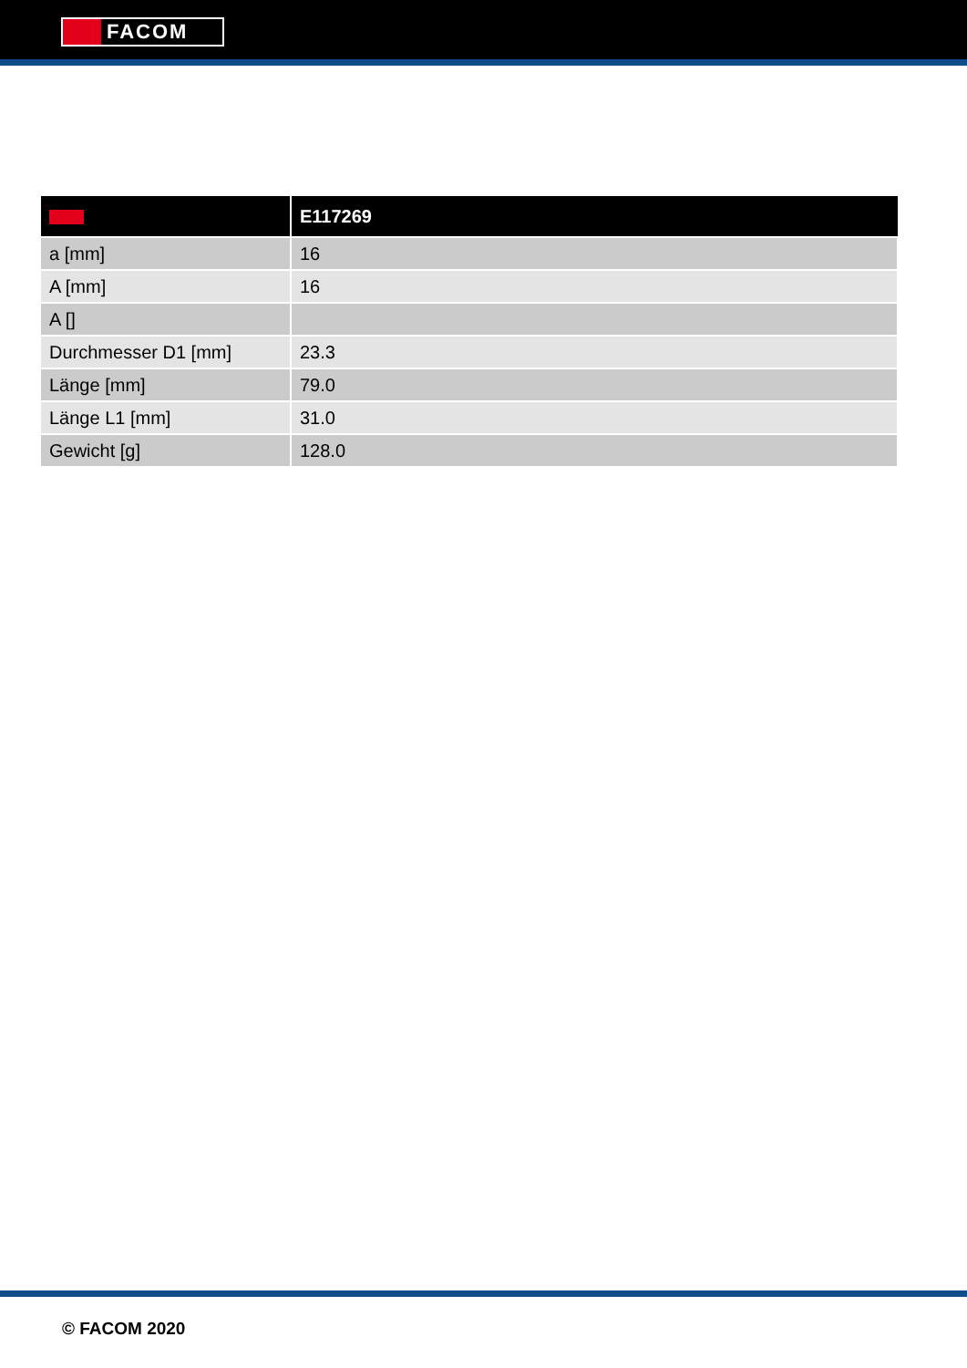FACOM
| | E117269 |
| --- | --- |
| a [mm] | 16 |
| A [mm] | 16 |
| A [] | |
| Durchmesser D1 [mm] | 23.3 |
| Länge [mm] | 79.0 |
| Länge L1 [mm] | 31.0 |
| Gewicht [g] | 128.0 |
© FACOM 2020